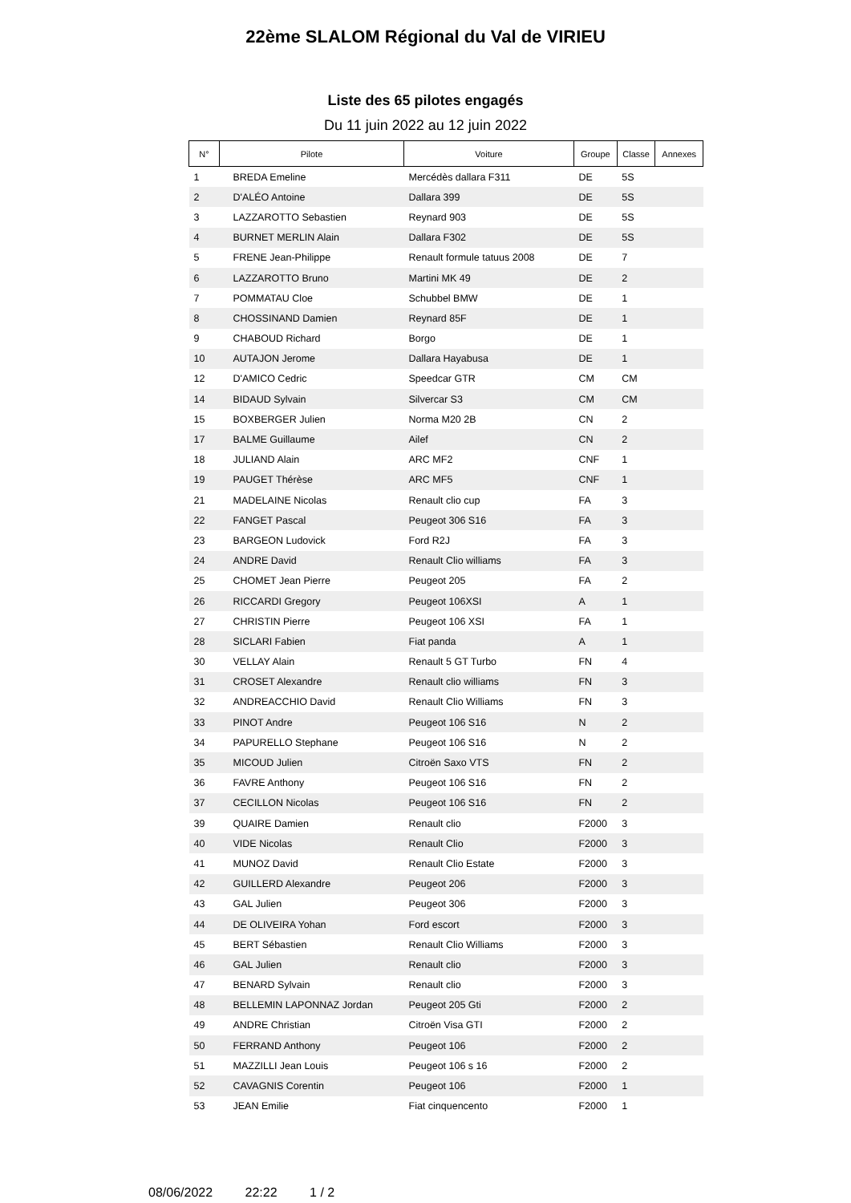22ème SLALOM Régional du Val de VIRIEU
Liste des 65 pilotes engagés
Du 11 juin 2022 au 12 juin 2022
| N° | Pilote | Voiture | Groupe | Classe | Annexes |
| --- | --- | --- | --- | --- | --- |
| 1 | BREDA Emeline | Mercédès dallara F311 | DE | 5S | |
| 2 | D'ALÉO Antoine | Dallara 399 | DE | 5S | |
| 3 | LAZZAROTTO Sebastien | Reynard 903 | DE | 5S | |
| 4 | BURNET MERLIN Alain | Dallara F302 | DE | 5S | |
| 5 | FRENE Jean-Philippe | Renault formule tatuus 2008 | DE | 7 | |
| 6 | LAZZAROTTO Bruno | Martini MK 49 | DE | 2 | |
| 7 | POMMATAU Cloe | Schubbel BMW | DE | 1 | |
| 8 | CHOSSINAND Damien | Reynard 85F | DE | 1 | |
| 9 | CHABOUD Richard | Borgo | DE | 1 | |
| 10 | AUTAJON Jerome | Dallara Hayabusa | DE | 1 | |
| 12 | D'AMICO Cedric | Speedcar GTR | CM | CM | |
| 14 | BIDAUD Sylvain | Silvercar S3 | CM | CM | |
| 15 | BOXBERGER Julien | Norma M20 2B | CN | 2 | |
| 17 | BALME Guillaume | Ailef | CN | 2 | |
| 18 | JULIAND Alain | ARC MF2 | CNF | 1 | |
| 19 | PAUGET Thérèse | ARC MF5 | CNF | 1 | |
| 21 | MADELAINE Nicolas | Renault clio cup | FA | 3 | |
| 22 | FANGET Pascal | Peugeot 306 S16 | FA | 3 | |
| 23 | BARGEON Ludovick | Ford R2J | FA | 3 | |
| 24 | ANDRE David | Renault Clio williams | FA | 3 | |
| 25 | CHOMET Jean Pierre | Peugeot 205 | FA | 2 | |
| 26 | RICCARDI Gregory | Peugeot 106XSI | A | 1 | |
| 27 | CHRISTIN Pierre | Peugeot 106 XSI | FA | 1 | |
| 28 | SICLARI Fabien | Fiat panda | A | 1 | |
| 30 | VELLAY Alain | Renault 5 GT Turbo | FN | 4 | |
| 31 | CROSET Alexandre | Renault clio williams | FN | 3 | |
| 32 | ANDREACCHIO David | Renault Clio Williams | FN | 3 | |
| 33 | PINOT Andre | Peugeot 106 S16 | N | 2 | |
| 34 | PAPURELLO Stephane | Peugeot 106 S16 | N | 2 | |
| 35 | MICOUD Julien | Citroën Saxo VTS | FN | 2 | |
| 36 | FAVRE Anthony | Peugeot 106 S16 | FN | 2 | |
| 37 | CECILLON Nicolas | Peugeot 106 S16 | FN | 2 | |
| 39 | QUAIRE Damien | Renault clio | F2000 | 3 | |
| 40 | VIDE Nicolas | Renault Clio | F2000 | 3 | |
| 41 | MUNOZ David | Renault Clio Estate | F2000 | 3 | |
| 42 | GUILLERD Alexandre | Peugeot 206 | F2000 | 3 | |
| 43 | GAL Julien | Peugeot 306 | F2000 | 3 | |
| 44 | DE OLIVEIRA Yohan | Ford escort | F2000 | 3 | |
| 45 | BERT Sébastien | Renault Clio Williams | F2000 | 3 | |
| 46 | GAL Julien | Renault clio | F2000 | 3 | |
| 47 | BENARD Sylvain | Renault clio | F2000 | 3 | |
| 48 | BELLEMIN LAPONNAZ Jordan | Peugeot 205 Gti | F2000 | 2 | |
| 49 | ANDRE Christian | Citroën Visa GTI | F2000 | 2 | |
| 50 | FERRAND Anthony | Peugeot 106 | F2000 | 2 | |
| 51 | MAZZILLI Jean Louis | Peugeot 106 s 16 | F2000 | 2 | |
| 52 | CAVAGNIS Corentin | Peugeot 106 | F2000 | 1 | |
| 53 | JEAN Emilie | Fiat cinquencento | F2000 | 1 | |
08/06/2022 22:22 1 / 2